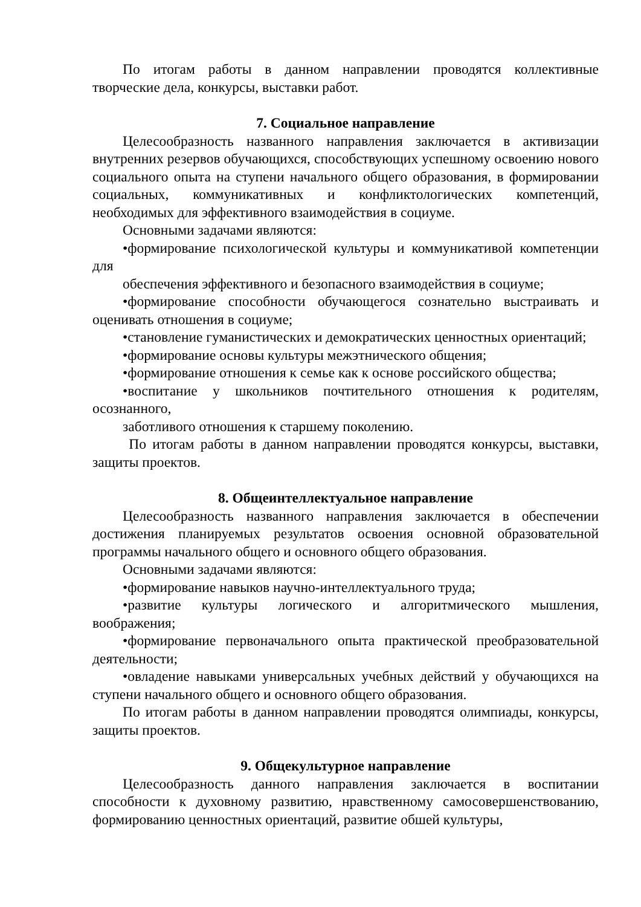По итогам работы в данном направлении проводятся коллективные творческие дела, конкурсы, выставки работ.
7. Социальное направление
Целесообразность названного направления заключается в активизации внутренних резервов обучающихся, способствующих успешному освоению нового социального опыта на ступени начального общего образования, в формировании социальных, коммуникативных и конфликтологических компетенций, необходимых для эффективного взаимодействия в социуме.
Основными задачами являются:
•формирование психологической культуры и коммуникативой компетенции для
обеспечения эффективного и безопасного взаимодействия в социуме;
•формирование способности обучающегося сознательно выстраивать и оценивать отношения в социуме;
•становление гуманистических и демократических ценностных ориентаций;
•формирование основы культуры межэтнического общения;
•формирование отношения к семье как к основе российского общества;
•воспитание у школьников почтительного отношения к родителям, осознанного,
заботливого отношения к старшему поколению.
По итогам работы в данном направлении проводятся конкурсы, выставки, защиты проектов.
8. Общеинтеллектуальное направление
Целесообразность названного направления заключается в обеспечении достижения планируемых результатов освоения основной образовательной программы начального общего и основного общего образования.
Основными задачами являются:
•формирование навыков научно-интеллектуального труда;
•развитие культуры логического и алгоритмического мышления, воображения;
•формирование первоначального опыта практической преобразовательной деятельности;
•овладение навыками универсальных учебных действий у обучающихся на ступени начального общего и основного общего образования.
По итогам работы в данном направлении проводятся олимпиады, конкурсы, защиты проектов.
9. Общекультурное направление
Целесообразность данного направления заключается в воспитании способности к духовному развитию, нравственному самосовершенствованию, формированию ценностных ориентаций, развитие обшей культуры,